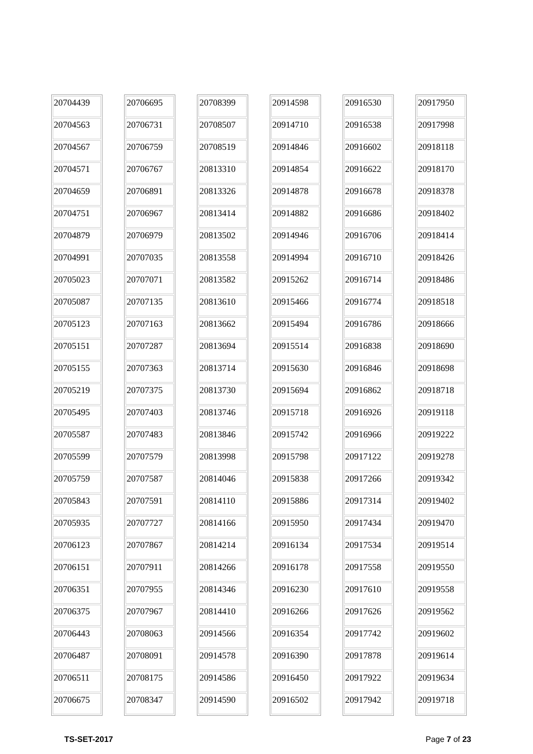| 20704439 |
| 20704563 |
| 20704567 |
| 20704571 |
| 20704659 |
| 20704751 |
| 20704879 |
| 20704991 |
| 20705023 |
| 20705087 |
| 20705123 |
| 20705151 |
| 20705155 |
| 20705219 |
| 20705495 |
| 20705587 |
| 20705599 |
| 20705759 |
| 20705843 |
| 20705935 |
| 20706123 |
| 20706151 |
| 20706351 |
| 20706375 |
| 20706443 |
| 20706487 |
| 20706511 |
| 20706675 |
| 20706695 |
| 20706731 |
| 20706759 |
| 20706767 |
| 20706891 |
| 20706967 |
| 20706979 |
| 20707035 |
| 20707071 |
| 20707135 |
| 20707163 |
| 20707287 |
| 20707363 |
| 20707375 |
| 20707403 |
| 20707483 |
| 20707579 |
| 20707587 |
| 20707591 |
| 20707727 |
| 20707867 |
| 20707911 |
| 20707955 |
| 20707967 |
| 20708063 |
| 20708091 |
| 20708175 |
| 20708347 |
| 20708399 |
| 20708507 |
| 20708519 |
| 20813310 |
| 20813326 |
| 20813414 |
| 20813502 |
| 20813558 |
| 20813582 |
| 20813610 |
| 20813662 |
| 20813694 |
| 20813714 |
| 20813730 |
| 20813746 |
| 20813846 |
| 20813998 |
| 20814046 |
| 20814110 |
| 20814166 |
| 20814214 |
| 20814266 |
| 20814346 |
| 20814410 |
| 20914566 |
| 20914578 |
| 20914586 |
| 20914590 |
| 20914598 |
| 20914710 |
| 20914846 |
| 20914854 |
| 20914878 |
| 20914882 |
| 20914946 |
| 20914994 |
| 20915262 |
| 20915466 |
| 20915494 |
| 20915514 |
| 20915630 |
| 20915694 |
| 20915718 |
| 20915742 |
| 20915798 |
| 20915838 |
| 20915886 |
| 20915950 |
| 20916134 |
| 20916178 |
| 20916230 |
| 20916266 |
| 20916354 |
| 20916390 |
| 20916450 |
| 20916502 |
| 20916530 |
| 20916538 |
| 20916602 |
| 20916622 |
| 20916678 |
| 20916686 |
| 20916706 |
| 20916710 |
| 20916714 |
| 20916774 |
| 20916786 |
| 20916838 |
| 20916846 |
| 20916862 |
| 20916926 |
| 20916966 |
| 20917122 |
| 20917266 |
| 20917314 |
| 20917434 |
| 20917534 |
| 20917558 |
| 20917610 |
| 20917626 |
| 20917742 |
| 20917878 |
| 20917922 |
| 20917942 |
| 20917950 |
| 20917998 |
| 20918118 |
| 20918170 |
| 20918378 |
| 20918402 |
| 20918414 |
| 20918426 |
| 20918486 |
| 20918518 |
| 20918666 |
| 20918690 |
| 20918698 |
| 20918718 |
| 20919118 |
| 20919222 |
| 20919278 |
| 20919342 |
| 20919402 |
| 20919470 |
| 20919514 |
| 20919550 |
| 20919558 |
| 20919562 |
| 20919602 |
| 20919614 |
| 20919634 |
| 20919718 |
TS-SET-2017 Page 7 of 23